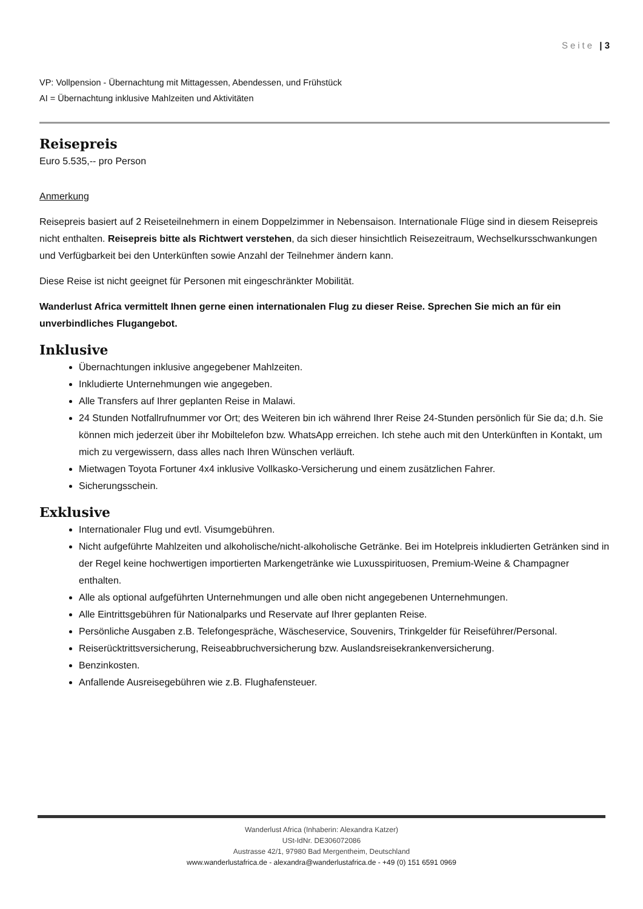Seite | 3
VP: Vollpension - Übernachtung mit Mittagessen, Abendessen, und Frühstück
AI = Übernachtung inklusive Mahlzeiten und Aktivitäten
Reisepreis
Euro 5.535,-- pro Person
Anmerkung
Reisepreis basiert auf 2 Reiseteilnehmern in einem Doppelzimmer in Nebensaison. Internationale Flüge sind in diesem Reisepreis nicht enthalten. Reisepreis bitte als Richtwert verstehen, da sich dieser hinsichtlich Reisezeitraum, Wechselkursschwankungen und Verfügbarkeit bei den Unterkünften sowie Anzahl der Teilnehmer ändern kann.
Diese Reise ist nicht geeignet für Personen mit eingeschränkter Mobilität.
Wanderlust Africa vermittelt Ihnen gerne einen internationalen Flug zu dieser Reise. Sprechen Sie mich an für ein unverbindliches Flugangebot.
Inklusive
Übernachtungen inklusive angegebener Mahlzeiten.
Inkludierte Unternehmungen wie angegeben.
Alle Transfers auf Ihrer geplanten Reise in Malawi.
24 Stunden Notfallrufnummer vor Ort; des Weiteren bin ich während Ihrer Reise 24-Stunden persönlich für Sie da; d.h. Sie können mich jederzeit über ihr Mobiltelefon bzw. WhatsApp erreichen. Ich stehe auch mit den Unterkünften in Kontakt, um mich zu vergewissern, dass alles nach Ihren Wünschen verläuft.
Mietwagen Toyota Fortuner 4x4 inklusive Vollkasko-Versicherung und einem zusätzlichen Fahrer.
Sicherungsschein.
Exklusive
Internationaler Flug und evtl. Visumgebühren.
Nicht aufgeführte Mahlzeiten und alkoholische/nicht-alkoholische Getränke. Bei im Hotelpreis inkludierten Getränken sind in der Regel keine hochwertigen importierten Markengetränke wie Luxusspirituosen, Premium-Weine & Champagner enthalten.
Alle als optional aufgeführten Unternehmungen und alle oben nicht angegebenen Unternehmungen.
Alle Eintrittsgebühren für Nationalparks und Reservate auf Ihrer geplanten Reise.
Persönliche Ausgaben z.B. Telefongespräche, Wäscheservice, Souvenirs, Trinkgelder für Reiseführer/Personal.
Reiserücktrittsversicherung, Reiseabbruchversicherung bzw. Auslandsreisekrankenversicherung.
Benzinkosten.
Anfallende Ausreisegebühren wie z.B. Flughafensteuer.
Wanderlust Africa (Inhaberin: Alexandra Katzer)
USt-IdNr. DE306072086
Austrasse 42/1, 97980 Bad Mergentheim, Deutschland
www.wanderlustafrica.de - alexandra@wanderlustafrica.de - +49 (0) 151 6591 0969